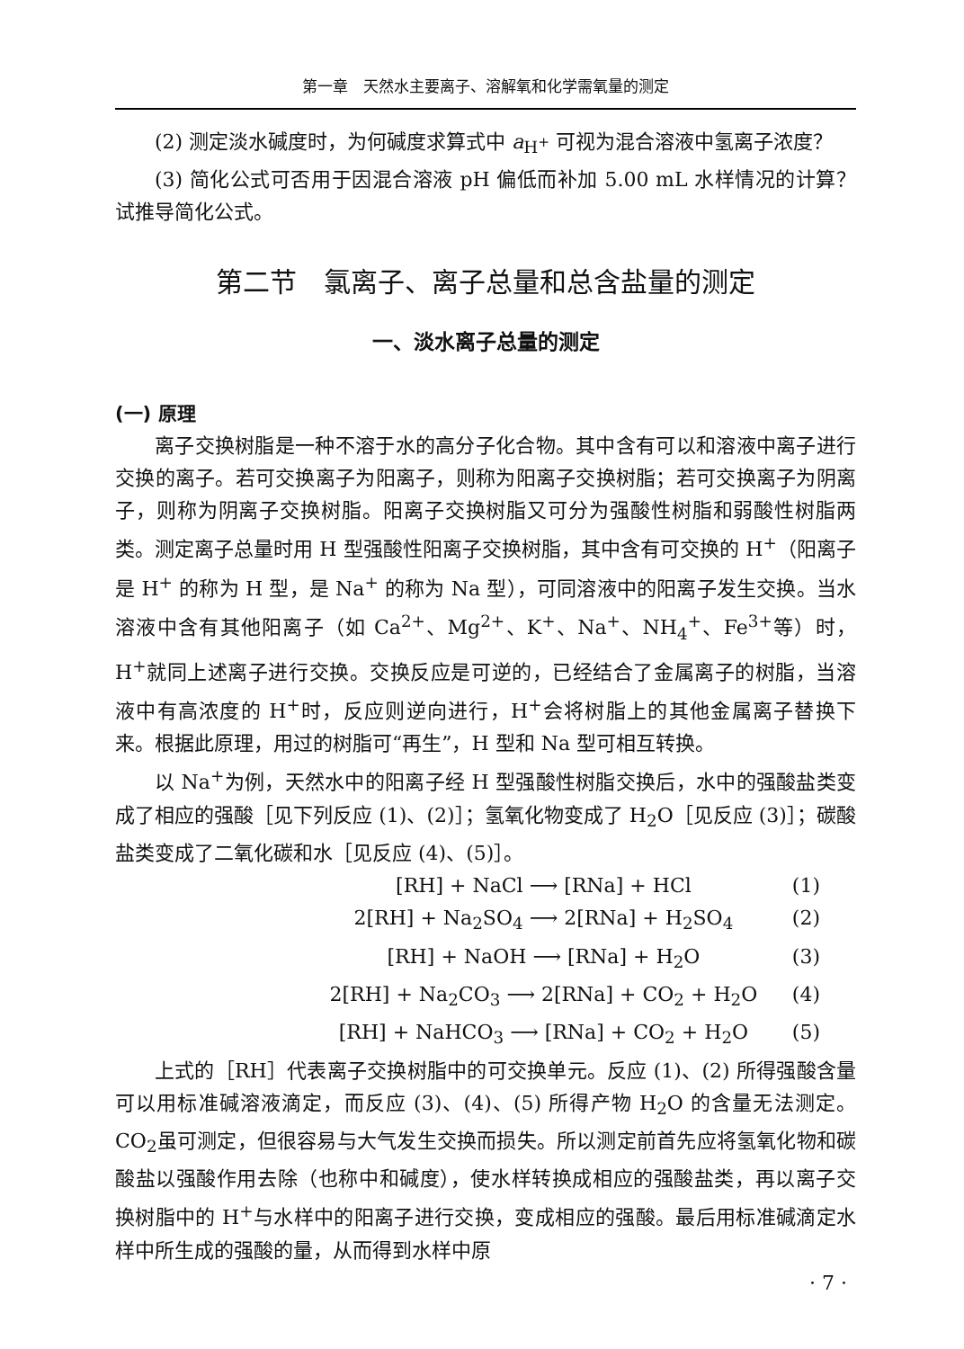第一章　天然水主要离子、溶解氧和化学需氧量的测定
(2) 测定淡水碱度时，为何碱度求算式中 a<sub>H<sup>+</sup></sub> 可视为混合溶液中氢离子浓度？
(3) 简化公式可否用于因混合溶液 pH 偏低而补加 5.00 mL 水样情况的计算？试推导简化公式。
第二节　氯离子、离子总量和总含盐量的测定
一、淡水离子总量的测定
(一) 原理
离子交换树脂是一种不溶于水的高分子化合物。其中含有可以和溶液中离子进行交换的离子。若可交换离子为阳离子，则称为阳离子交换树脂；若可交换离子为阴离子，则称为阴离子交换树脂。阳离子交换树脂又可分为强酸性树脂和弱酸性树脂两类。测定离子总量时用 H 型强酸性阳离子交换树脂，其中含有可交换的 H<sup>+</sup>（阳离子是 H<sup>+</sup> 的称为 H 型，是 Na<sup>+</sup> 的称为 Na 型），可同溶液中的阳离子发生交换。当水溶液中含有其他阳离子（如 Ca<sup>2+</sup>、Mg<sup>2+</sup>、K<sup>+</sup>、Na<sup>+</sup>、NH<sub>4</sub><sup>+</sup>、Fe<sup>3+</sup>等）时，H<sup>+</sup>就同上述离子进行交换。交换反应是可逆的，已经结合了金属离子的树脂，当溶液中有高浓度的 H<sup>+</sup>时，反应则逆向进行，H<sup>+</sup>会将树脂上的其他金属离子替换下来。根据此原理，用过的树脂可“再生”，H 型和 Na 型可相互转换。
以 Na<sup>+</sup>为例，天然水中的阳离子经 H 型强酸性树脂交换后，水中的强酸盐类变成了相应的强酸［见下列反应 (1)、(2)］；氢氧化物变成了 H<sub>2</sub>O［见反应 (3)］；碳酸盐类变成了二氧化碳和水［见反应 (4)、(5)］。
[RH] + NaCl ⟶ [RNa] + HCl (1)
2[RH] + Na<sub>2</sub>SO<sub>4</sub> ⟶ 2[RNa] + H<sub>2</sub>SO<sub>4</sub> (2)
[RH] + NaOH ⟶ [RNa] + H<sub>2</sub>O (3)
2[RH] + Na<sub>2</sub>CO<sub>3</sub> ⟶ 2[RNa] + CO<sub>2</sub> + H<sub>2</sub>O (4)
[RH] + NaHCO<sub>3</sub> ⟶ [RNa] + CO<sub>2</sub> + H<sub>2</sub>O (5)
上式的［RH］代表离子交换树脂中的可交换单元。反应 (1)、(2) 所得强酸含量可以用标准碱溶液滴定，而反应 (3)、(4)、(5) 所得产物 H<sub>2</sub>O 的含量无法测定。CO<sub>2</sub>虽可测定，但很容易与大气发生交换而损失。所以测定前首先应将氢氧化物和碳酸盐以强酸作用去除（也称中和碱度），使水样转换成相应的强酸盐类，再以离子交换树脂中的 H<sup>+</sup>与水样中的阳离子进行交换，变成相应的强酸。最后用标准碱滴定水样中所生成的强酸的量，从而得到水样中原
· 7 ·